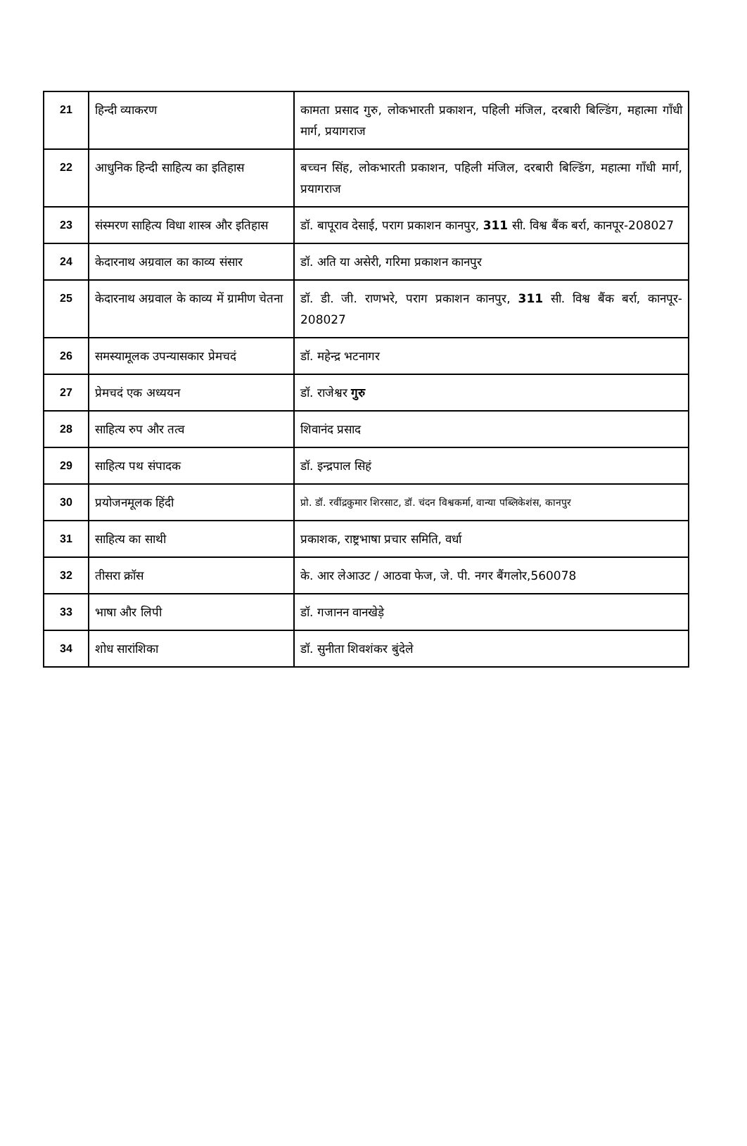| 21 | हिन्दी व्याकरण | कामता प्रसाद गुरु, लोकभारती प्रकाशन, पहिली मंजिल, दरबारी बिल्डिंग, महात्मा गाँधी मार्ग, प्रयागराज |
| 22 | आधुनिक हिन्दी साहित्य का इतिहास | बच्चन सिंह, लोकभारती प्रकाशन, पहिली मंजिल, दरबारी बिल्डिंग, महात्मा गाँधी मार्ग, प्रयागराज |
| 23 | संस्मरण साहित्य विधा शास्त्र और इतिहास | डॉ. बापूराव देसाई, पराग प्रकाशन कानपुर, 311 सी. विश्व बैंक बर्रा, कानपूर-208027 |
| 24 | केदारनाथ अग्रवाल का काव्य संसार | डॉ. अति या असेरी, गरिमा प्रकाशन कानपुर |
| 25 | केदारनाथ अग्रवाल के काव्य में ग्रामीण चेतना | डॉ. डी. जी. राणभरे, पराग प्रकाशन कानपुर, 311 सी. विश्व बैंक बर्रा, कानपूर- 208027 |
| 26 | समस्यामूलक उपन्यासकार प्रेमचदं | डॉ. महेन्द्र भटनागर |
| 27 | प्रेमचदं एक अध्ययन | डॉ. राजेश्वर गुरु |
| 28 | साहित्य रुप और तत्व | शिवानंद प्रसाद |
| 29 | साहित्य पथ संपादक | डॉ. इन्द्रपाल सिहं |
| 30 | प्रयोजनमूलक हिंदी | प्रो. डॉ. रवींद्रकुमार शिरसाट, डॉ. चंदन विश्वकर्मा, वान्या पब्लिकेशंस, कानपुर |
| 31 | साहित्य का साथी | प्रकाशक, राष्ट्रभाषा प्रचार समिति, वर्धा |
| 32 | तीसरा क्रॉस | के. आर लेआउट / आठवा फेज, जे. पी. नगर बैंगलोर,560078 |
| 33 | भाषा और लिपी | डॉ. गजानन वानखेड़े |
| 34 | शोध सारांशिका | डॉ. सुनीता शिवशंकर बुंदेले |